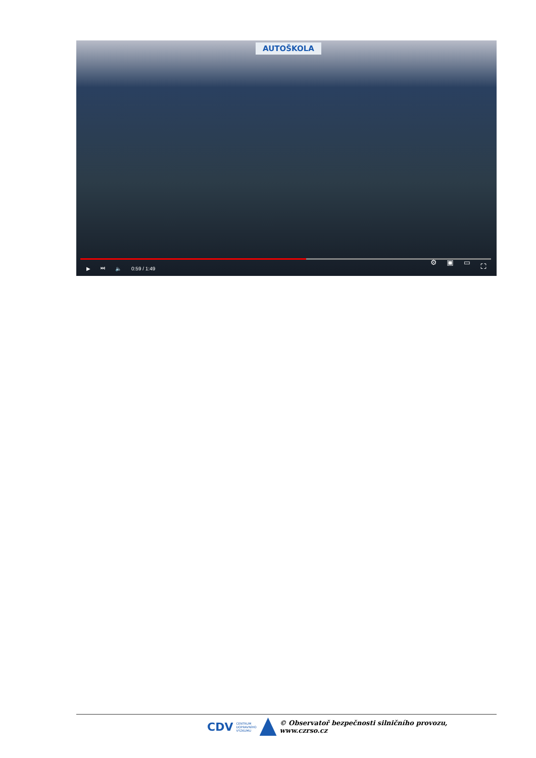AUTOŠKOLA
▶ ⏭ 🔈 0:59 / 1:49 ⚙ ▣ ▭ ⛶
CDV CENTRUM
DOPRAVNÍHO
VÝZKUMU
© Observatoř bezpečnosti silničního provozu, www.czrso.cz